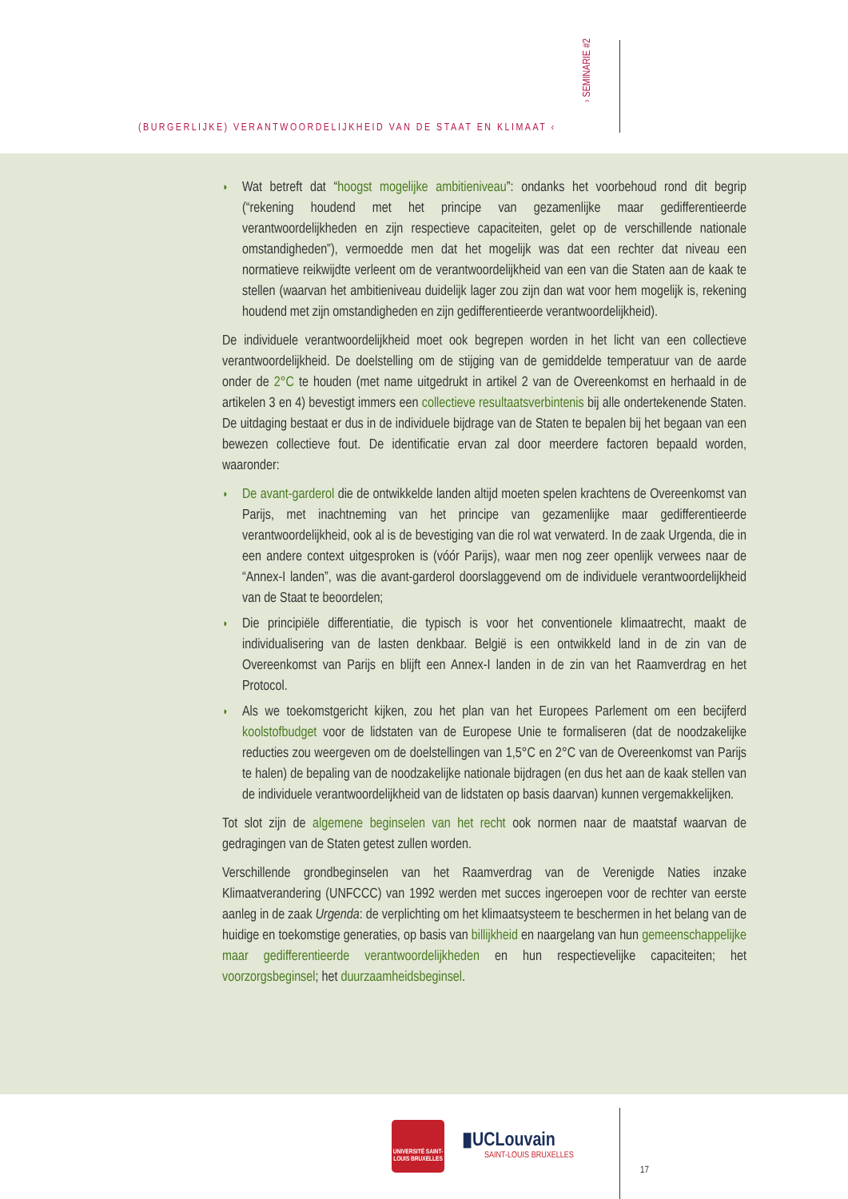(BURGERLIJKE) VERANTWOORDELIJKHEID VAN DE STAAT EN KLIMAAT ‹
› SEMINARIE #2
◗ Wat betreft dat “hoogst mogelijke ambitieniveau”: ondanks het voorbehoud rond dit begrip (“rekening houdend met het principe van gezamenlijke maar gedifferentieerde verantwoordelijkheden en zijn respectieve capaciteiten, gelet op de verschillende nationale omstandigheden”), vermoedde men dat het mogelijk was dat een rechter dat niveau een normatieve reikwijdte verleent om de verantwoordelijkheid van een van die Staten aan de kaak te stellen (waarvan het ambitieniveau duidelijk lager zou zijn dan wat voor hem mogelijk is, rekening houdend met zijn omstandigheden en zijn gedifferentieerde verantwoordelijkheid).
De individuele verantwoordelijkheid moet ook begrepen worden in het licht van een collectieve verantwoordelijkheid. De doelstelling om de stijging van de gemiddelde temperatuur van de aarde onder de 2°C te houden (met name uitgedrukt in artikel 2 van de Overeenkomst en herhaald in de artikelen 3 en 4) bevestigt immers een collectieve resultaatsverbintenis bij alle ondertekenende Staten. De uitdaging bestaat er dus in de individuele bijdrage van de Staten te bepalen bij het begaan van een bewezen collectieve fout. De identificatie ervan zal door meerdere factoren bepaald worden, waaronder:
◗ De avant-garderol die de ontwikkelde landen altijd moeten spelen krachtens de Overeenkomst van Parijs, met inachtneming van het principe van gezamenlijke maar gedifferentieerde verantwoordelijkheid, ook al is de bevestiging van die rol wat verwaterd. In de zaak Urgenda, die in een andere context uitgesproken is (vóór Parijs), waar men nog zeer openlijk verwees naar de “Annex-I landen”, was die avant-garderol doorslaggevend om de individuele verantwoordelijkheid van de Staat te beoordelen;
◗ Die principiële differentiatie, die typisch is voor het conventionele klimaatrecht, maakt de individualisering van de lasten denkbaar. België is een ontwikkeld land in de zin van de Overeenkomst van Parijs en blijft een Annex-I landen in de zin van het Raamverdrag en het Protocol.
◗ Als we toekomstgericht kijken, zou het plan van het Europees Parlement om een becijferd koolstofbudget voor de lidstaten van de Europese Unie te formaliseren (dat de noodzakelijke reducties zou weergeven om de doelstellingen van 1,5°C en 2°C van de Overeenkomst van Parijs te halen) de bepaling van de noodzakelijke nationale bijdragen (en dus het aan de kaak stellen van de individuele verantwoordelijkheid van de lidstaten op basis daarvan) kunnen vergemakkelijken.
Tot slot zijn de algemene beginselen van het recht ook normen naar de maatstaf waarvan de gedragingen van de Staten getest zullen worden.
Verschillende grondbeginselen van het Raamverdrag van de Verenigde Naties inzake Klimaatverandering (UNFCCC) van 1992 werden met succes ingeroepen voor de rechter van eerste aanleg in de zaak Urgenda: de verplichting om het klimaatsysteem te beschermen in het belang van de huidige en toekomstige generaties, op basis van billijkheid en naargelang van hun gemeenschappelijke maar gedifferentieerde verantwoordelijkheden en hun respectievelijke capaciteiten; het voorzorgsbeginsel; het duurzaamheidsbeginsel.
UNIVERSITÉ SAINT-LOUIS BRUXELLES
▮UCLouvain
SAINT-LOUIS BRUXELLES
17